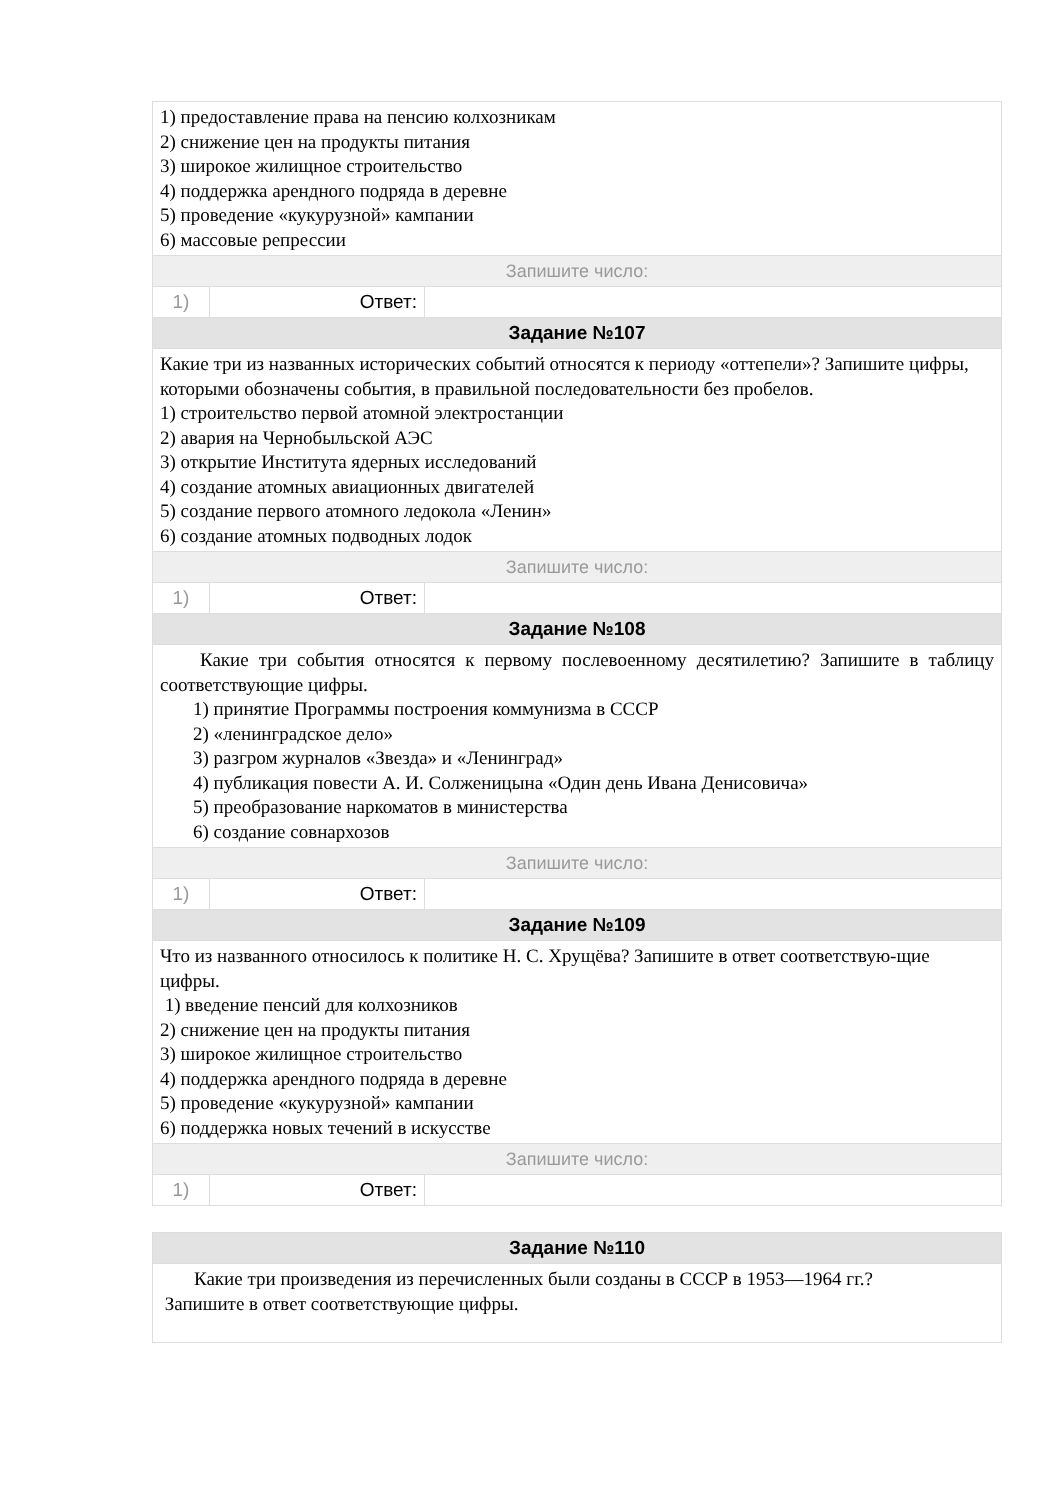| 1) предоставление права на пенсию колхозникам 2) снижение цен на продукты питания 3) широкое жилищное строительство 4) поддержка арендного подряда в деревне 5) проведение «кукурузной» кампании 6) массовые репрессии | | |
| Запишите число: | | |
| 1) | Ответ: | |
| Задание №107 | | |
| Какие три из названных исторических событий относятся к периоду «оттепели»? Запишите цифры, которыми обозначены события, в правильной последовательности без пробелов. 1) строительство первой атомной электростанции 2) авария на Чернобыльской АЭС 3) открытие Института ядерных исследований 4) создание атомных авиационных двигателей 5) создание первого атомного ледокола «Ленин» 6) создание атомных подводных лодок | | |
| Запишите число: | | |
| 1) | Ответ: | |
| Задание №108 | | |
| Какие три события относятся к первому послевоенному десятилетию? Запишите в таблицу соответствующие цифры. 1) принятие Программы построения коммунизма в СССР 2) «ленинградское дело» 3) разгром журналов «Звезда» и «Ленинград» 4) публикация повести А. И. Солженицына «Один день Ивана Денисовича» 5) преобразование наркоматов в министерства 6) создание совнархозов | | |
| Запишите число: | | |
| 1) | Ответ: | |
| Задание №109 | | |
| Что из названного относилось к политике Н. С. Хрущёва? Запишите в ответ соответствую-щие цифры. 1) введение пенсий для колхозников 2) снижение цен на продукты питания 3) широкое жилищное строительство 4) поддержка арендного подряда в деревне 5) проведение «кукурузной» кампании 6) поддержка новых течений в искусстве | | |
| Запишите число: | | |
| 1) | Ответ: | |
| Задание №110 |
| Какие три произведения из перечисленных были созданы в СССР в 1953—1964 гг.? Запишите в ответ соответствующие цифры. |